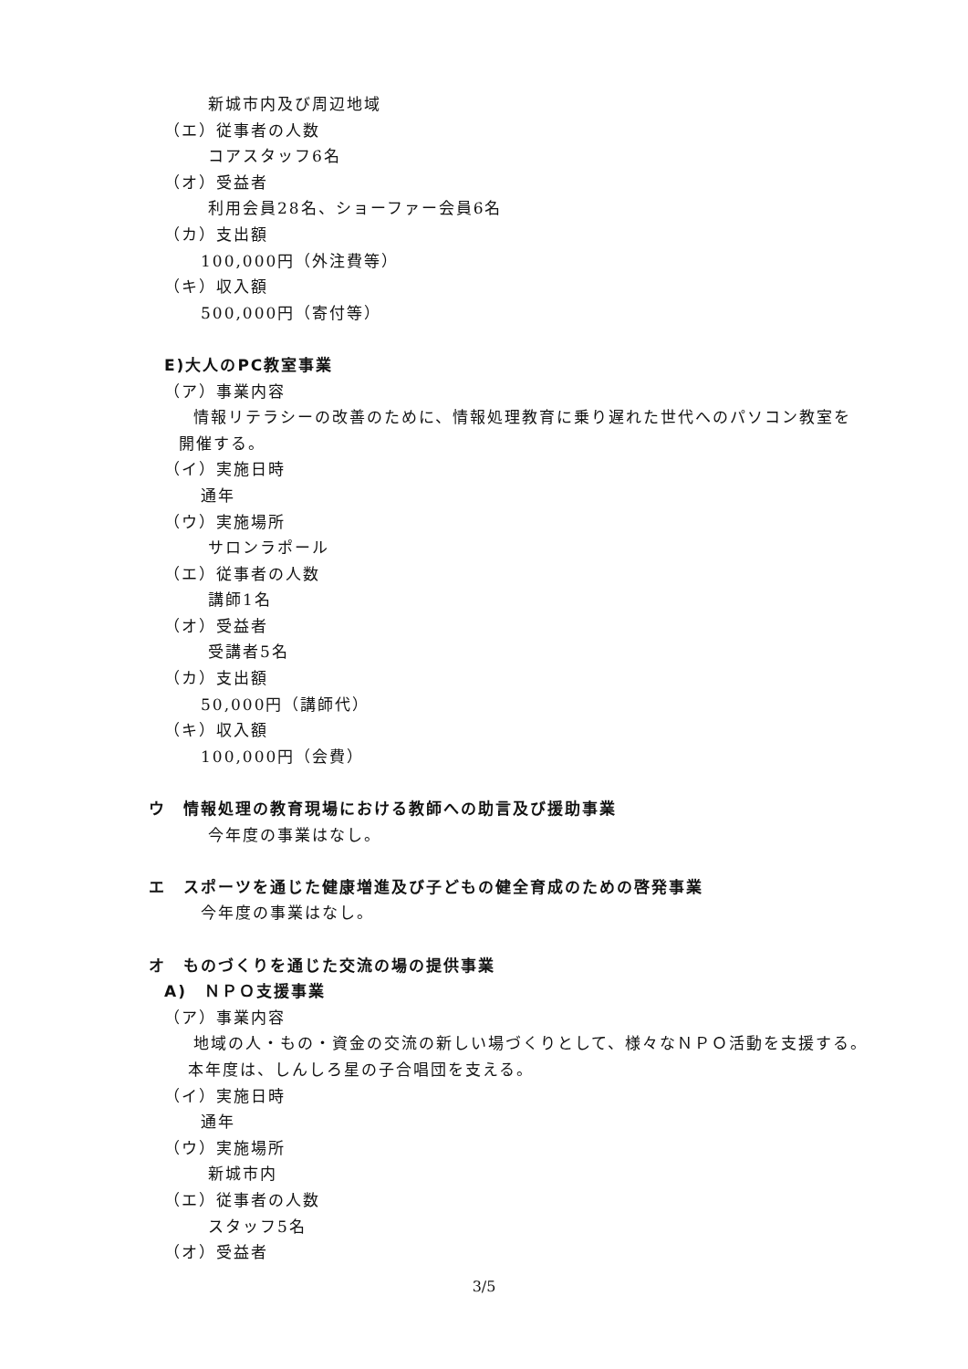新城市内及び周辺地域
（エ）従事者の人数
コアスタッフ6名
（オ）受益者
利用会員28名、ショーファー会員6名
（カ）支出額
100,000円（外注費等）
（キ）収入額
500,000円（寄付等）
E)大人のPC教室事業
（ア）事業内容
情報リテラシーの改善のために、情報処理教育に乗り遅れた世代へのパソコン教室を
開催する。
（イ）実施日時
通年
（ウ）実施場所
サロンラポール
（エ）従事者の人数
講師1名
（オ）受益者
受講者5名
（カ）支出額
50,000円（講師代）
（キ）収入額
100,000円（会費）
ウ　情報処理の教育現場における教師への助言及び援助事業
今年度の事業はなし。
エ　スポーツを通じた健康増進及び子どもの健全育成のための啓発事業
今年度の事業はなし。
オ　ものづくりを通じた交流の場の提供事業
A)　ＮＰＯ支援事業
（ア）事業内容
地域の人・もの・資金の交流の新しい場づくりとして、様々なＮＰＯ活動を支援する。
本年度は、しんしろ星の子合唱団を支える。
（イ）実施日時
通年
（ウ）実施場所
新城市内
（エ）従事者の人数
スタッフ5名
（オ）受益者
3/5